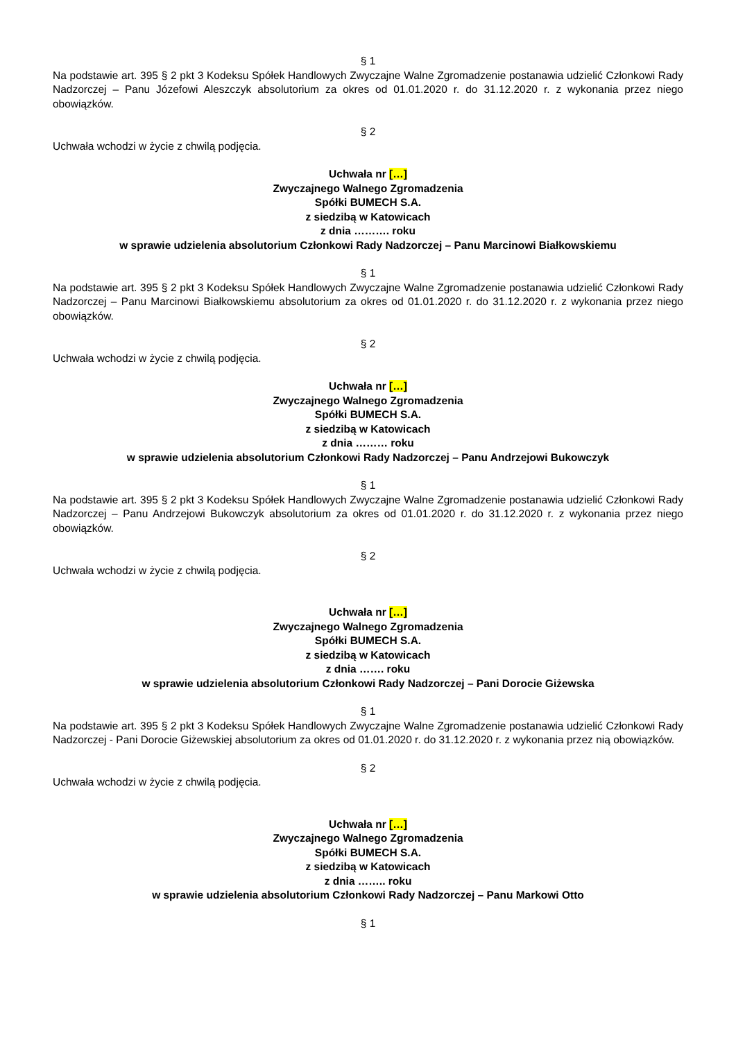§ 1
Na podstawie art. 395 § 2 pkt 3 Kodeksu Spółek Handlowych Zwyczajne Walne Zgromadzenie postanawia udzielić Członkowi Rady Nadzorczej – Panu Józefowi Aleszczyk absolutorium za okres od 01.01.2020 r. do 31.12.2020 r. z wykonania przez niego obowiązków.
§ 2
Uchwała wchodzi w życie z chwilą podjęcia.
Uchwała nr […]
Zwyczajnego Walnego Zgromadzenia
Spółki BUMECH S.A.
z siedzibą w Katowicach
z dnia ………. roku
w sprawie udzielenia absolutorium Członkowi Rady Nadzorczej – Panu Marcinowi Białkowskiemu
§ 1
Na podstawie art. 395 § 2 pkt 3 Kodeksu Spółek Handlowych Zwyczajne Walne Zgromadzenie postanawia udzielić Członkowi Rady Nadzorczej – Panu Marcinowi Białkowskiemu absolutorium za okres od 01.01.2020 r. do 31.12.2020 r. z wykonania przez niego obowiązków.
§ 2
Uchwała wchodzi w życie z chwilą podjęcia.
Uchwała nr […]
Zwyczajnego Walnego Zgromadzenia
Spółki BUMECH S.A.
z siedzibą w Katowicach
z dnia ……… roku
w sprawie udzielenia absolutorium Członkowi Rady Nadzorczej – Panu Andrzejowi Bukowczyk
§ 1
Na podstawie art. 395 § 2 pkt 3 Kodeksu Spółek Handlowych Zwyczajne Walne Zgromadzenie postanawia udzielić Członkowi Rady Nadzorczej – Panu Andrzejowi Bukowczyk absolutorium za okres od 01.01.2020 r. do 31.12.2020 r. z wykonania przez niego obowiązków.
§ 2
Uchwała wchodzi w życie z chwilą podjęcia.
Uchwała nr […]
Zwyczajnego Walnego Zgromadzenia
Spółki BUMECH S.A.
z siedzibą w Katowicach
z dnia ……. roku
w sprawie udzielenia absolutorium Członkowi Rady Nadzorczej – Pani Dorocie Giżewska
§ 1
Na podstawie art. 395 § 2 pkt 3 Kodeksu Spółek Handlowych Zwyczajne Walne Zgromadzenie postanawia udzielić Członkowi Rady Nadzorczej - Pani Dorocie Giżewskiej absolutorium za okres od 01.01.2020 r. do 31.12.2020 r. z wykonania przez nią obowiązków.
§ 2
Uchwała wchodzi w życie z chwilą podjęcia.
Uchwała nr […]
Zwyczajnego Walnego Zgromadzenia
Spółki BUMECH S.A.
z siedzibą w Katowicach
z dnia …….. roku
w sprawie udzielenia absolutorium Członkowi Rady Nadzorczej – Panu Markowi Otto
§ 1